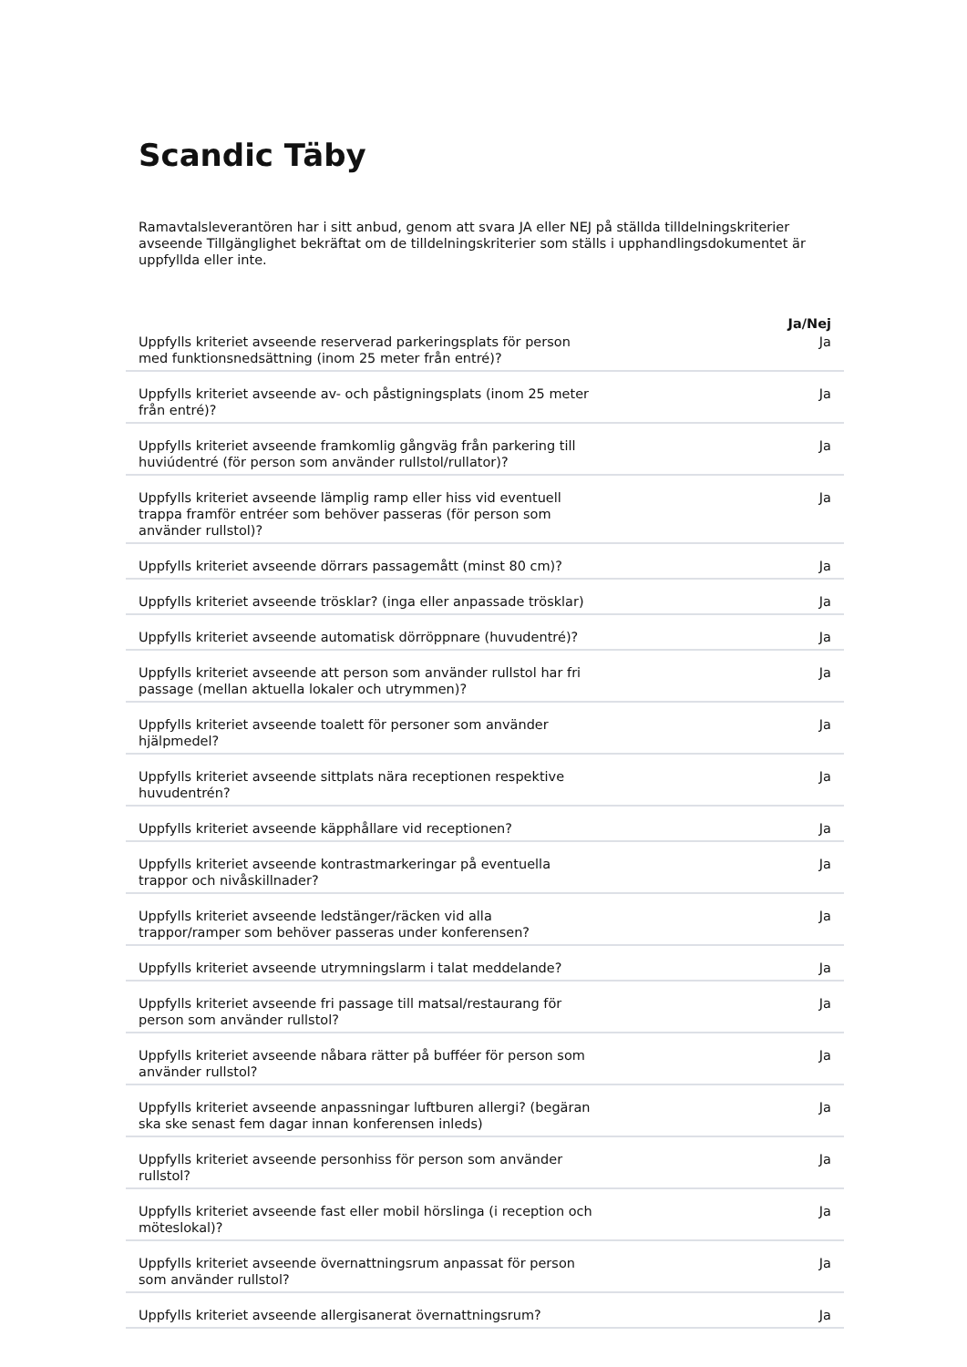Scandic Täby
Ramavtalsleverantören har i sitt anbud, genom att svara JA eller NEJ på ställda tilldelningskriterier avseende Tillgänglighet bekräftat om de tilldelningskriterier som ställs i upphandlingsdokumentet är uppfyllda eller inte.
| | Ja/Nej |
| Uppfylls kriteriet avseende reserverad parkeringsplats för person med funktionsnedsättning (inom 25 meter från entré)? | Ja |
| Uppfylls kriteriet avseende av- och påstigningsplats (inom 25 meter från entré)? | Ja |
| Uppfylls kriteriet avseende framkomlig gångväg från parkering till huviúdentré (för person som använder rullstol/rullator)? | Ja |
| Uppfylls kriteriet avseende lämplig ramp eller hiss vid eventuell trappa framför entréer som behöver passeras (för person som använder rullstol)? | Ja |
| Uppfylls kriteriet avseende dörrars passagemått (minst 80 cm)? | Ja |
| Uppfylls kriteriet avseende trösklar? (inga eller anpassade trösklar) | Ja |
| Uppfylls kriteriet avseende automatisk dörröppnare (huvudentré)? | Ja |
| Uppfylls kriteriet avseende att person som använder rullstol har fri passage (mellan aktuella lokaler och utrymmen)? | Ja |
| Uppfylls kriteriet avseende toalett för personer som använder hjälpmedel? | Ja |
| Uppfylls kriteriet avseende sittplats nära receptionen respektive huvudentrén? | Ja |
| Uppfylls kriteriet avseende käpphållare vid receptionen? | Ja |
| Uppfylls kriteriet avseende kontrastmarkeringar på eventuella trappor och nivåskillnader? | Ja |
| Uppfylls kriteriet avseende ledstänger/räcken vid alla trappor/ramper som behöver passeras under konferensen? | Ja |
| Uppfylls kriteriet avseende utrymningslarm i talat meddelande? | Ja |
| Uppfylls kriteriet avseende fri passage till matsal/restaurang för person som använder rullstol? | Ja |
| Uppfylls kriteriet avseende nåbara rätter på bufféer för person som använder rullstol? | Ja |
| Uppfylls kriteriet avseende anpassningar luftburen allergi? (begäran ska ske senast fem dagar innan konferensen inleds) | Ja |
| Uppfylls kriteriet avseende personhiss för person som använder rullstol? | Ja |
| Uppfylls kriteriet avseende fast eller mobil hörslinga (i reception och möteslokal)? | Ja |
| Uppfylls kriteriet avseende övernattningsrum anpassat för person som använder rullstol? | Ja |
| Uppfylls kriteriet avseende allergisanerat övernattningsrum? | Ja |